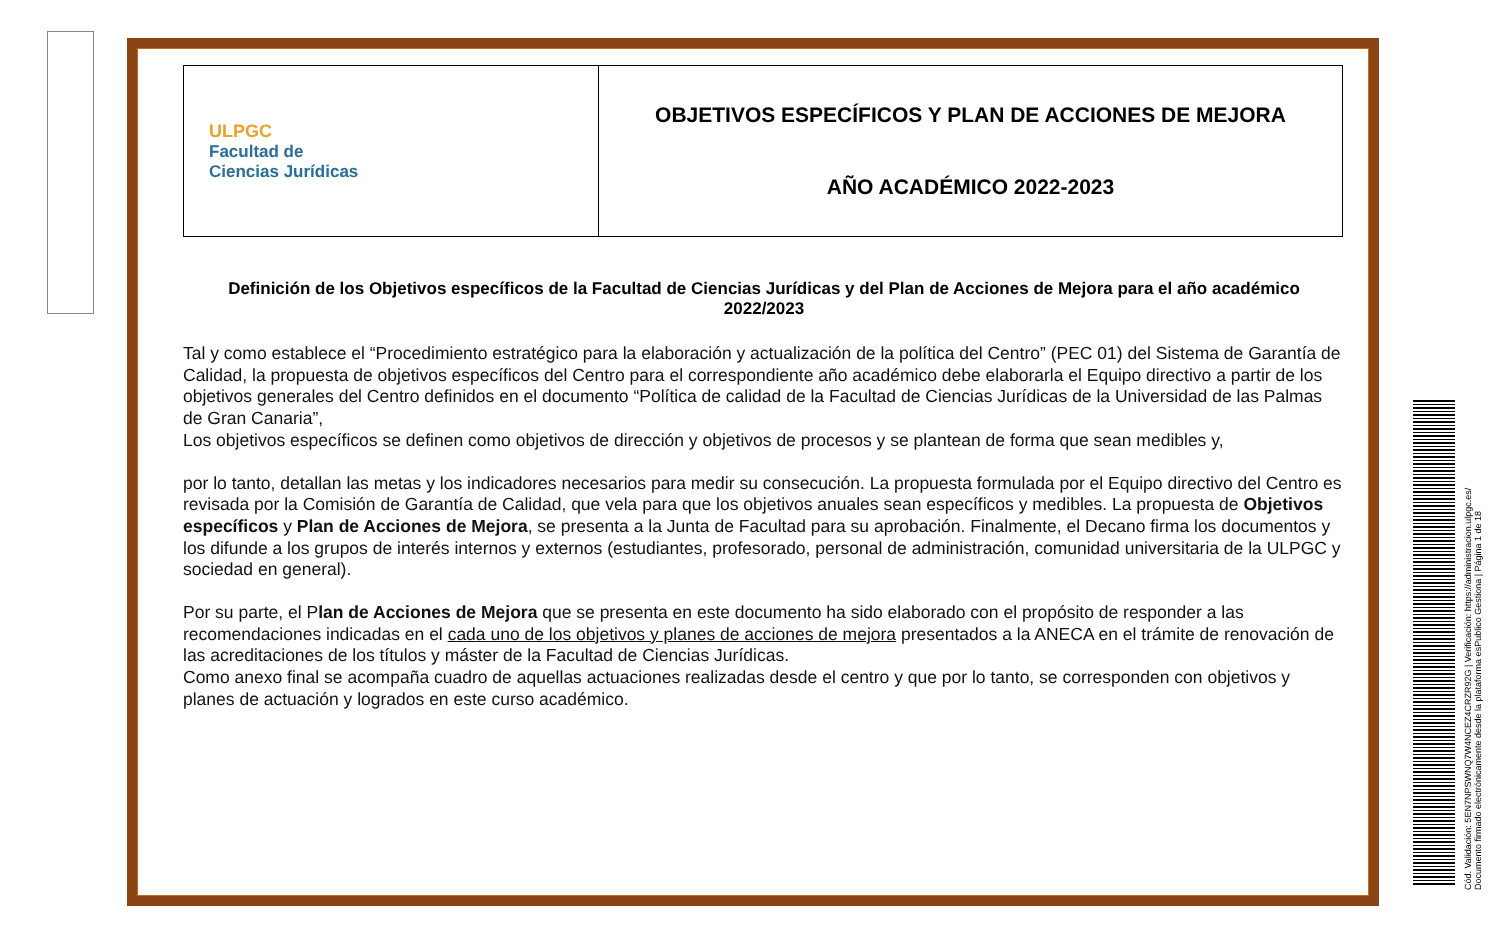| ULPGC Facultad de Ciencias Jurídicas | OBJETIVOS ESPECÍFICOS Y PLAN DE ACCIONES DE MEJORA AÑO ACADÉMICO 2022-2023 |
Definición de los Objetivos específicos de la Facultad de Ciencias Jurídicas y del Plan de Acciones de Mejora para el año académico 2022/2023
Tal y como establece el “Procedimiento estratégico para la elaboración y actualización de la política del Centro” (PEC 01) del Sistema de Garantía de Calidad, la propuesta de objetivos específicos del Centro para el correspondiente año académico debe elaborarla el Equipo directivo a partir de los objetivos generales del Centro definidos en el documento “Política de calidad de la Facultad de Ciencias Jurídicas de la Universidad de las Palmas de Gran Canaria”,
Los objetivos específicos se definen como objetivos de dirección y objetivos de procesos y se plantean de forma que sean medibles y,
por lo tanto, detallan las metas y los indicadores necesarios para medir su consecución. La propuesta formulada por el Equipo directivo del Centro es revisada por la Comisión de Garantía de Calidad, que vela para que los objetivos anuales sean específicos y medibles. La propuesta de Objetivos específicos y Plan de Acciones de Mejora, se presenta a la Junta de Facultad para su aprobación. Finalmente, el Decano firma los documentos y los difunde a los grupos de interés internos y externos (estudiantes, profesorado, personal de administración, comunidad universitaria de la ULPGC y sociedad en general).
Por su parte, el Plan de Acciones de Mejora que se presenta en este documento ha sido elaborado con el propósito de responder a las recomendaciones indicadas en el cada uno de los objetivos y planes de acciones de mejora presentados a la ANECA en el trámite de renovación de las acreditaciones de los títulos y máster de la Facultad de Ciencias Jurídicas.
Como anexo final se acompaña cuadro de aquellas actuaciones realizadas desde el centro y que por lo tanto, se corresponden con objetivos y planes de actuación y logrados en este curso académico.
Cód. Validación: 5EN7NPSWNQ7W4NCEZ4CRZR92G | Verificación: https://administracion.ulpgc.es/
Documento firmado electrónicamente desde la plataforma esPublico Gestiona | Página 1 de 18